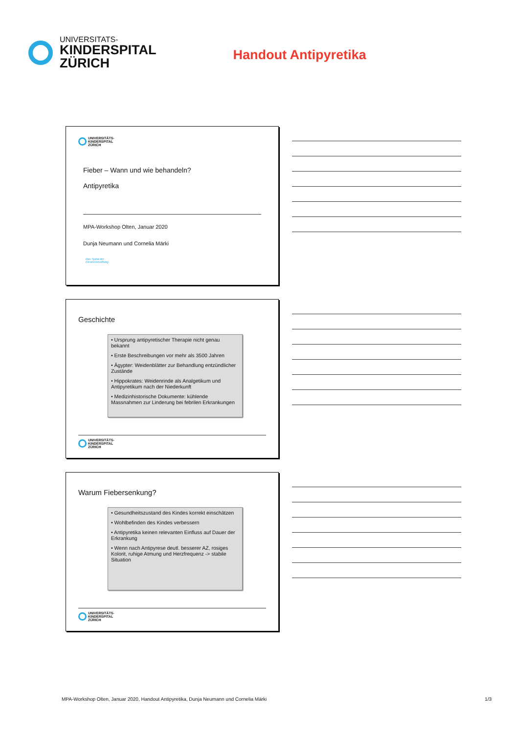UNIVERSITATS-
KINDERSPITAL
ZÜRICH
Handout Antipyretika
UNIVERSITÄTS-
KINDERSPITAL
ZÜRICH
Fieber – Wann und wie behandeln?
Antipyretika
MPA-Workshop Olten, Januar 2020
Dunja Neumann und Cornelia Märki
Das Spital der
Eleonorenstiftung
Geschichte
• Ursprung antipyretischer Therapie nicht genau bekannt
• Erste Beschreibungen vor mehr als 3500 Jahren
• Ägypter: Weidenblätter zur Behandlung entzündlicher Zustände
• Hippokrates: Weidenrinde als Analgetikum und Antipyretikum nach der Niederkunft
• Medizinhistorische Dokumente: kühlende Massnahmen zur Linderung bei febrilen Erkrankungen
UNIVERSITÄTS-
KINDERSPITAL
ZÜRICH
Warum Fiebersenkung?
• Gesundheitszustand des Kindes korrekt einschätzen
• Wohlbefinden des Kindes verbessern
• Antipyretika keinen relevanten Einfluss auf Dauer der Erkrankung
• Wenn nach Antipyrese deutl. besserer AZ, rosiges Kolorit, ruhige Atmung und Herzfrequenz -> stabile Situation
UNIVERSITÄTS-
KINDERSPITAL
ZÜRICH
MPA-Workshop Olten, Januar 2020, Handout Antipyretika, Dunja Neumann und Cornelia Märki 1/3